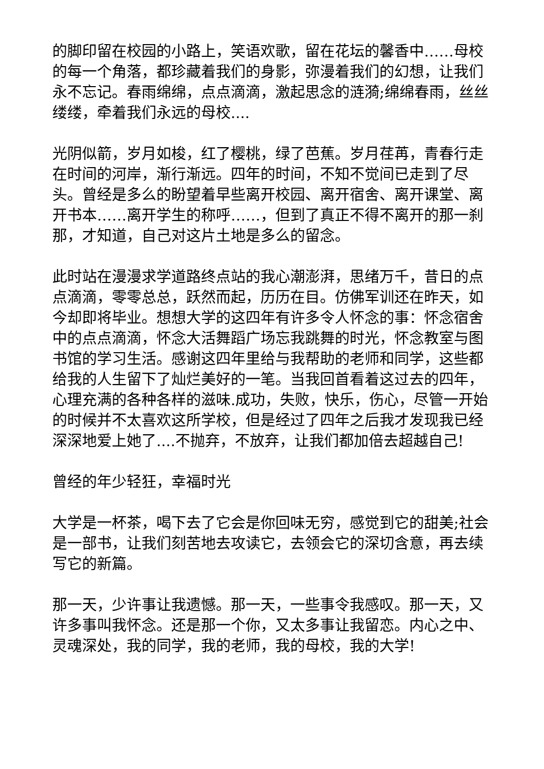的脚印留在校园的小路上，笑语欢歌，留在花坛的馨香中……母校的每一个角落，都珍藏着我们的身影，弥漫着我们的幻想，让我们永不忘记。春雨绵绵，点点滴滴，激起思念的涟漪;绵绵春雨，丝丝缕缕，牵着我们永远的母校....
光阴似箭，岁月如梭，红了樱桃，绿了芭蕉。岁月荏苒，青春行走在时间的河岸，渐行渐远。四年的时间，不知不觉间已走到了尽头。曾经是多么的盼望着早些离开校园、离开宿舍、离开课堂、离开书本……离开学生的称呼……，但到了真正不得不离开的那一刹那，才知道，自己对这片土地是多么的留念。
此时站在漫漫求学道路终点站的我心潮澎湃，思绪万千，昔日的点点滴滴，零零总总，跃然而起，历历在目。仿佛军训还在昨天，如今却即将毕业。想想大学的这四年有许多令人怀念的事：怀念宿舍中的点点滴滴，怀念大活舞蹈广场忘我跳舞的时光，怀念教室与图书馆的学习生活。感谢这四年里给与我帮助的老师和同学，这些都给我的人生留下了灿烂美好的一笔。当我回首看着这过去的四年，心理充满的各种各样的滋味.成功，失败，快乐，伤心，尽管一开始的时候并不太喜欢这所学校，但是经过了四年之后我才发现我已经深深地爱上她了....不抛弃，不放弃，让我们都加倍去超越自己!
曾经的年少轻狂，幸福时光
大学是一杯茶，喝下去了它会是你回味无穷，感觉到它的甜美;社会是一部书，让我们刻苦地去攻读它，去领会它的深切含意，再去续写它的新篇。
那一天，少许事让我遗憾。那一天，一些事令我感叹。那一天，又许多事叫我怀念。还是那一个你，又太多事让我留恋。内心之中、灵魂深处，我的同学，我的老师，我的母校，我的大学!